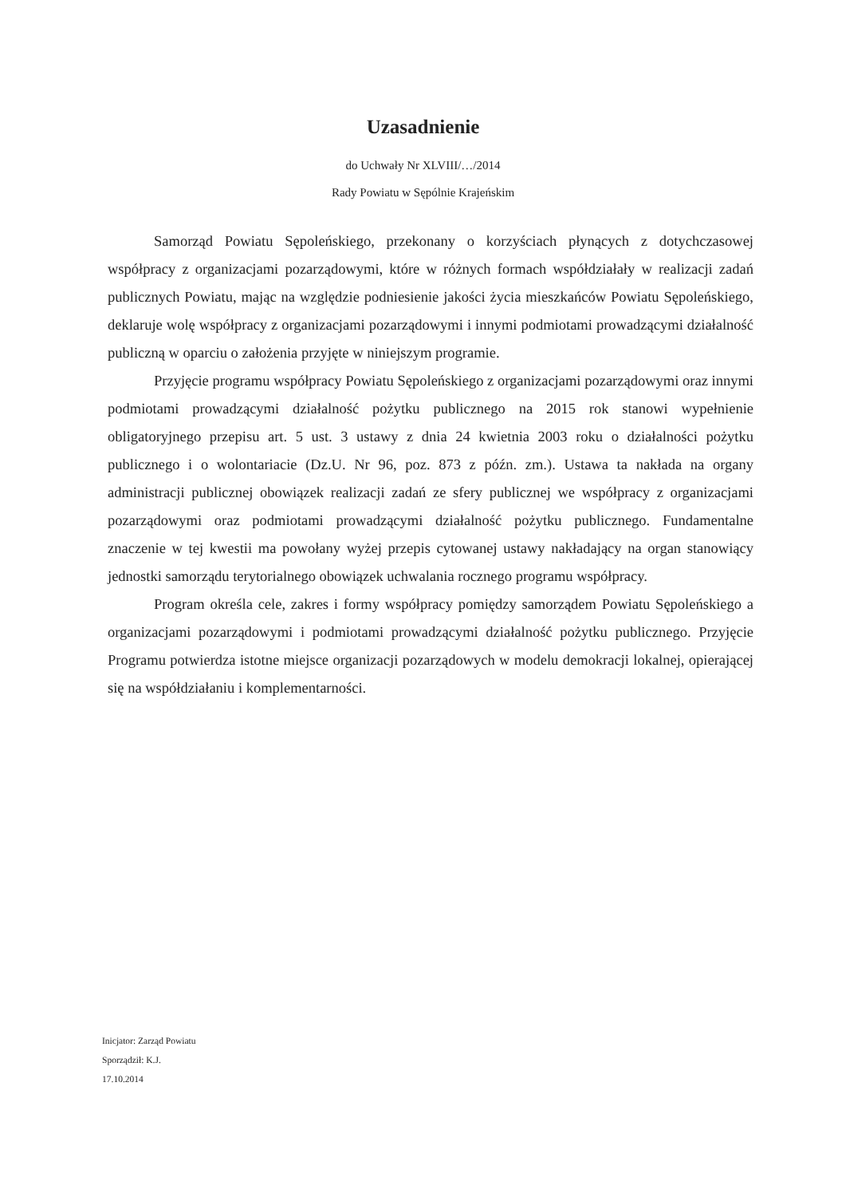Uzasadnienie
do Uchwały Nr XLVIII/…/2014
Rady Powiatu w Sępólnie Krajeńskim
Samorząd Powiatu Sępoleńskiego, przekonany o korzyściach płynących z dotychczasowej współpracy z organizacjami pozarządowymi, które w różnych formach współdziałały w realizacji zadań publicznych Powiatu, mając na względzie podniesienie jakości życia mieszkańców Powiatu Sępoleńskiego, deklaruje wolę współpracy z organizacjami pozarządowymi i innymi podmiotami prowadzącymi działalność publiczną w oparciu o założenia przyjęte w niniejszym programie.
Przyjęcie programu współpracy Powiatu Sępoleńskiego z organizacjami pozarządowymi oraz innymi podmiotami prowadzącymi działalność pożytku publicznego na 2015 rok stanowi wypełnienie obligatoryjnego przepisu art. 5 ust. 3 ustawy z dnia 24 kwietnia 2003 roku o działalności pożytku publicznego i o wolontariacie (Dz.U. Nr 96, poz. 873 z późn. zm.). Ustawa ta nakłada na organy administracji publicznej obowiązek realizacji zadań ze sfery publicznej we współpracy z organizacjami pozarządowymi oraz podmiotami prowadzącymi działalność pożytku publicznego. Fundamentalne znaczenie w tej kwestii ma powołany wyżej przepis cytowanej ustawy nakładający na organ stanowiący jednostki samorządu terytorialnego obowiązek uchwalania rocznego programu współpracy.
Program określa cele, zakres i formy współpracy pomiędzy samorządem Powiatu Sępoleńskiego a organizacjami pozarządowymi i podmiotami prowadzącymi działalność pożytku publicznego. Przyjęcie Programu potwierdza istotne miejsce organizacji pozarządowych w modelu demokracji lokalnej, opierającej się na współdziałaniu i komplementarności.
Inicjator: Zarząd Powiatu
Sporządził: K.J.
17.10.2014